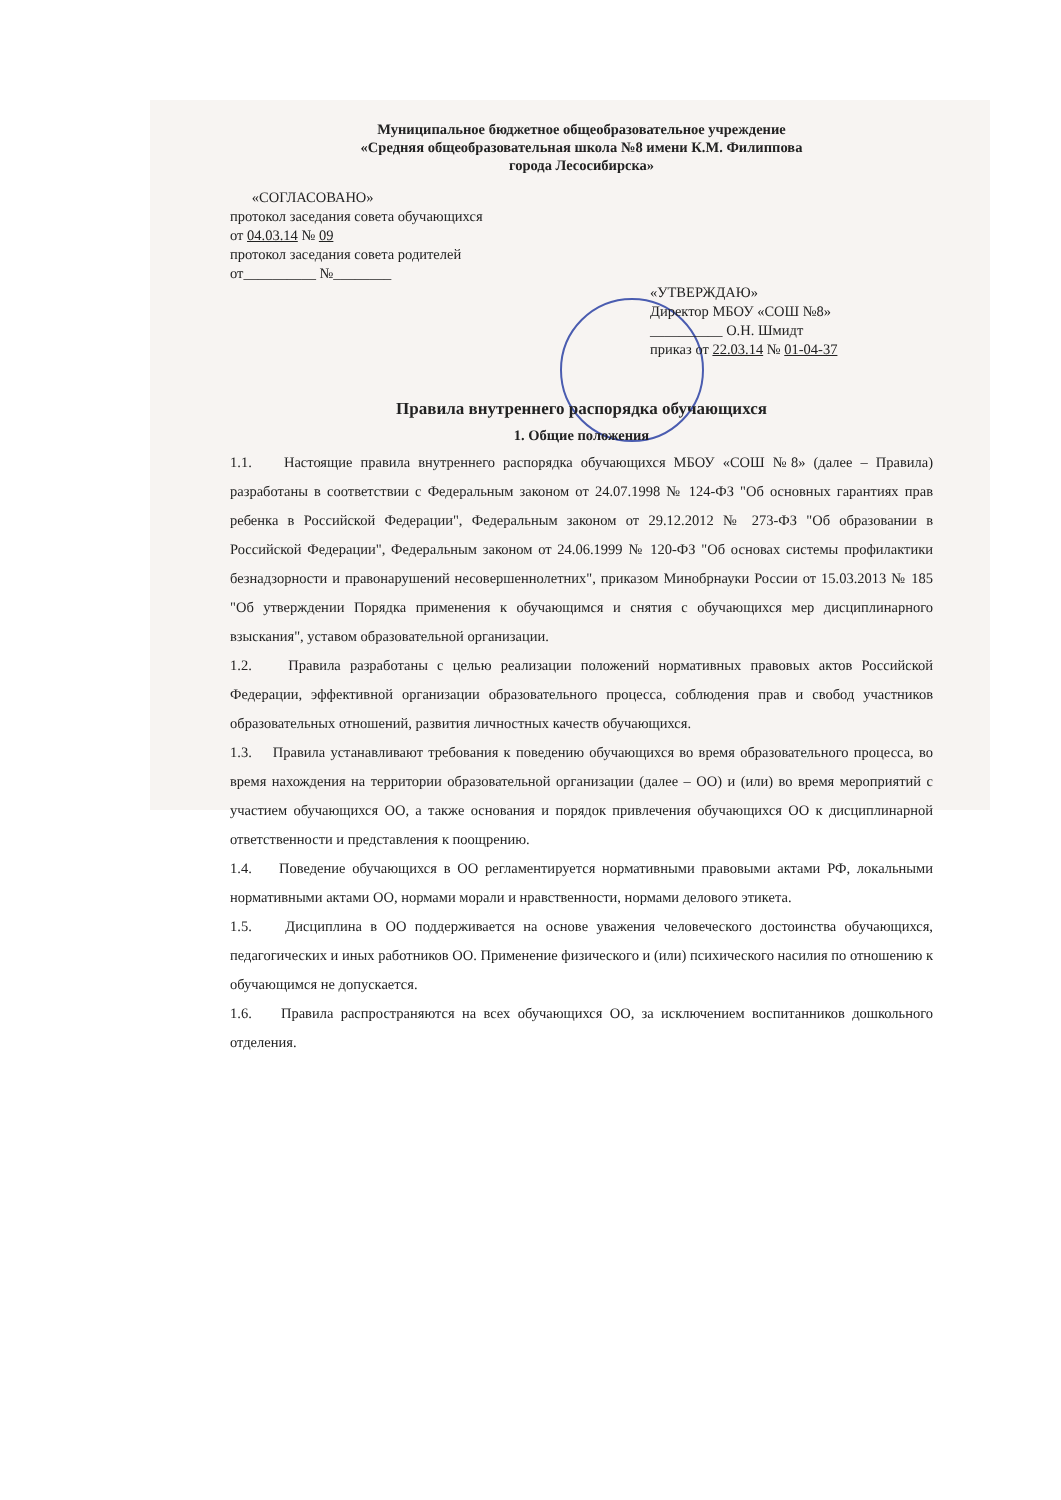Муниципальное бюджетное общеобразовательное учреждение
«Средняя общеобразовательная школа №8 имени К.М. Филиппова
города Лесосибирска»
«СОГЛАСОВАНО»
протокол заседания совета обучающихся
от 04.03.14 № 09
протокол заседания совета родителей
от__________ №________
«УТВЕРЖДАЮ»
Директор МБОУ «СОШ №8»
__________ О.Н. Шмидт
приказ от 22.03.14 № 01-04-37
Правила внутреннего распорядка обучающихся
1. Общие положения
1.1. Настоящие правила внутреннего распорядка обучающихся МБОУ «СОШ №8» (далее – Правила) разработаны в соответствии с Федеральным законом от 24.07.1998 № 124-ФЗ "Об основных гарантиях прав ребенка в Российской Федерации", Федеральным законом от 29.12.2012 № 273-ФЗ "Об образовании в Российской Федерации", Федеральным законом от 24.06.1999 № 120-ФЗ "Об основах системы профилактики безнадзорности и правонарушений несовершеннолетних", приказом Минобрнауки России от 15.03.2013 № 185 "Об утверждении Порядка применения к обучающимся и снятия с обучающихся мер дисциплинарного взыскания", уставом образовательной организации.
1.2. Правила разработаны с целью реализации положений нормативных правовых актов Российской Федерации, эффективной организации образовательного процесса, соблюдения прав и свобод участников образовательных отношений, развития личностных качеств обучающихся.
1.3. Правила устанавливают требования к поведению обучающихся во время образовательного процесса, во время нахождения на территории образовательной организации (далее – ОО) и (или) во время мероприятий с участием обучающихся ОО, а также основания и порядок привлечения обучающихся ОО к дисциплинарной ответственности и представления к поощрению.
1.4. Поведение обучающихся в ОО регламентируется нормативными правовыми актами РФ, локальными нормативными актами ОО, нормами морали и нравственности, нормами делового этикета.
1.5. Дисциплина в ОО поддерживается на основе уважения человеческого достоинства обучающихся, педагогических и иных работников ОО. Применение физического и (или) психического насилия по отношению к обучающимся не допускается.
1.6. Правила распространяются на всех обучающихся ОО, за исключением воспитанников дошкольного отделения.